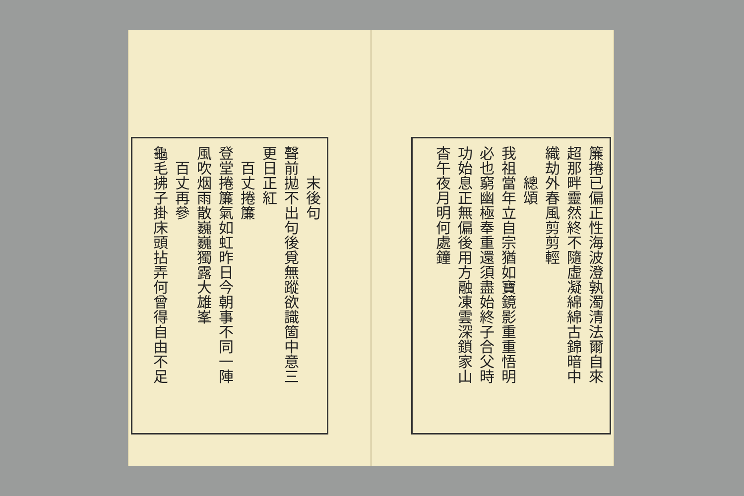簾捲已偏正性海波澄孰濁清法爾自來
超那畔靈然終不隨虛凝綿綿古錦暗中
織劫外春風剪剪輕
總頌
我祖當年立自宗猶如寶鏡影重重悟明
必也窮幽極奉重還須盡始終子合父時
功始息正無偏後用方融凍雲深鎖家山
杳午夜月明何處鐘
末後句
聲前拋不出句後覓無蹤欲識箇中意三
更日正紅
百丈捲簾
登堂捲簾氣如虹昨日今朝事不同一陣
風吹烟雨散巍巍獨露大雄峯
百丈再參
龜毛拂子掛床頭拈弄何曾得自由不足